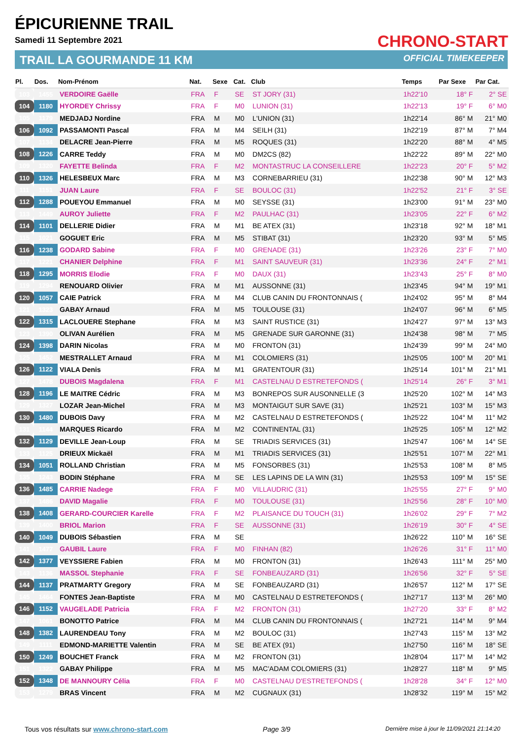ÉPICURIENNE TRAIL
Samedi 11 Septembre 2021
TRAIL LA GOURMANDE 11 KM
CHRONO-START
OFFICIAL TIMEKEEPER
| Pl. | Dos. | Nom-Prénom | Nat. | Sexe | Cat. | Club | Temps | Par Sexe | Par Cat. |
| --- | --- | --- | --- | --- | --- | --- | --- | --- | --- |
| 103 | 1455 | VERDOIRE Gaëlle | FRA | F | SE | ST JORY (31) | 1h22'10 | 18° F | 2° SE |
| 104 | 1180 | HYORDEY Chrissy | FRA | F | M0 | LUNION (31) | 1h22'13 | 19° F | 6° M0 |
| 105 | 1179 | MEDJADJ Nordine | FRA | M | M0 | L'UNION (31) | 1h22'14 | 86° M | 21° M0 |
| 106 | 1092 | PASSAMONTI Pascal | FRA | M | M4 | SEILH (31) | 1h22'19 | 87° M | 7° M4 |
| 107 | 1134 | DELACRE Jean-Pierre | FRA | M | M5 | ROQUES (31) | 1h22'20 | 88° M | 4° M5 |
| 108 | 1226 | CARRE Teddy | FRA | M | M0 | DM2CS (82) | 1h22'22 | 89° M | 22° M0 |
| 109 | 1320 | FAYETTE Belinda | FRA | F | M2 | MONTASTRUC LA CONSEILLERE | 1h22'23 | 20° F | 5° M2 |
| 110 | 1326 | HELESBEUX Marc | FRA | M | M3 | CORNEBARRIEU (31) | 1h22'38 | 90° M | 12° M3 |
| 111 | 1151 | JUAN Laure | FRA | F | SE | BOULOC (31) | 1h22'52 | 21° F | 3° SE |
| 112 | 1288 | POUEYOU Emmanuel | FRA | M | M0 | SEYSSE (31) | 1h23'00 | 91° M | 23° M0 |
| 113 | 1449 | AUROY Juliette | FRA | F | M2 | PAULHAC (31) | 1h23'05 | 22° F | 6° M2 |
| 114 | 1101 | DELLERIE Didier | FRA | M | M1 | BE ATEX (31) | 1h23'18 | 92° M | 18° M1 |
| 115 | 1021 | GOGUET Eric | FRA | M | M5 | STIBAT (31) | 1h23'20 | 93° M | 5° M5 |
| 116 | 1238 | GODARD Sabine | FRA | F | M0 | GRENADE (31) | 1h23'26 | 23° F | 7° M0 |
| 117 | 1221 | CHANIER Delphine | FRA | F | M1 | SAINT SAUVEUR (31) | 1h23'36 | 24° F | 2° M1 |
| 118 | 1295 | MORRIS Elodie | FRA | F | M0 | DAUX (31) | 1h23'43 | 25° F | 8° M0 |
| 119 | 1294 | RENOUARD Olivier | FRA | M | M1 | AUSSONNE (31) | 1h23'45 | 94° M | 19° M1 |
| 120 | 1057 | CAIE Patrick | FRA | M | M4 | CLUB CANIN DU FRONTONNAIS ( | 1h24'02 | 95° M | 8° M4 |
| 121 | 1323 | GABAY Arnaud | FRA | M | M5 | TOULOUSE (31) | 1h24'07 | 96° M | 6° M5 |
| 122 | 1315 | LACLOUERE Stephane | FRA | M | M3 | SAINT RUSTICE (31) | 1h24'27 | 97° M | 13° M3 |
| 123 | 1390 | OLIVAN Aurélien | FRA | M | M5 | GRENADE SUR GARONNE (31) | 1h24'38 | 98° M | 7° M5 |
| 124 | 1398 | DARIN Nicolas | FRA | M | M0 | FRONTON (31) | 1h24'39 | 99° M | 24° M0 |
| 125 | 1452 | MESTRALLET Arnaud | FRA | M | M1 | COLOMIERS (31) | 1h25'05 | 100° M | 20° M1 |
| 126 | 1122 | VIALA Denis | FRA | M | M1 | GRATENTOUR (31) | 1h25'14 | 101° M | 21° M1 |
| 127 | 1478 | DUBOIS Magdalena | FRA | F | M1 | CASTELNAU D ESTRETEFONDS ( | 1h25'14 | 26° F | 3° M1 |
| 128 | 1196 | LE MAITRE Cédric | FRA | M | M3 | BONREPOS SUR AUSONNELLE (3 | 1h25'20 | 102° M | 14° M3 |
| 129 | 1327 | LOZAR Jean-Michel | FRA | M | M3 | MONTAIGUT SUR SAVE (31) | 1h25'21 | 103° M | 15° M3 |
| 130 | 1480 | DUBOIS Davy | FRA | M | M2 | CASTELNAU D ESTRETEFONDS ( | 1h25'22 | 104° M | 11° M2 |
| 131 | 1144 | MARQUES Ricardo | FRA | M | M2 | CONTINENTAL (31) | 1h25'25 | 105° M | 12° M2 |
| 132 | 1129 | DEVILLE Jean-Loup | FRA | M | SE | TRIADIS SERVICES (31) | 1h25'47 | 106° M | 14° SE |
| 133 | 1125 | DRIEUX Mickaël | FRA | M | M1 | TRIADIS SERVICES (31) | 1h25'51 | 107° M | 22° M1 |
| 134 | 1051 | ROLLAND Christian | FRA | M | M5 | FONSORBES (31) | 1h25'53 | 108° M | 8° M5 |
| 135 | 1243 | BODIN Stéphane | FRA | M | SE | LES LAPINS DE LA WIN (31) | 1h25'53 | 109° M | 15° SE |
| 136 | 1485 | CARRIE Nadege | FRA | F | M0 | VILLAUDRIC (31) | 1h25'55 | 27° F | 9° M0 |
| 137 | 1486 | DAVID Magalie | FRA | F | M0 | TOULOUSE (31) | 1h25'56 | 28° F | 10° M0 |
| 138 | 1408 | GERARD-COURCIER Karelle | FRA | F | M2 | PLAISANCE DU TOUCH (31) | 1h26'02 | 29° F | 7° M2 |
| 139 | 1400 | BRIOL Marion | FRA | F | SE | AUSSONNE (31) | 1h26'19 | 30° F | 4° SE |
| 140 | 1049 | DUBOIS Sébastien | FRA | M | SE | | 1h26'22 | 110° M | 16° SE |
| 141 | 1477 | GAUBIL Laure | FRA | F | M0 | FINHAN (82) | 1h26'26 | 31° F | 11° M0 |
| 142 | 1377 | VEYSSIERE Fabien | FRA | M | M0 | FRONTON (31) | 1h26'43 | 111° M | 25° M0 |
| 143 | 1136 | MASSOL Stephanie | FRA | F | SE | FONBEAUZARD (31) | 1h26'56 | 32° F | 5° SE |
| 144 | 1137 | PRATMARTY Gregory | FRA | M | SE | FONBEAUZARD (31) | 1h26'57 | 112° M | 17° SE |
| 145 | 1464 | FONTES Jean-Baptiste | FRA | M | M0 | CASTELNAU D ESTRETEFONDS ( | 1h27'17 | 113° M | 26° M0 |
| 146 | 1152 | VAUGELADE Patricia | FRA | F | M2 | FRONTON (31) | 1h27'20 | 33° F | 8° M2 |
| 147 | 1061 | BONOTTO Patrice | FRA | M | M4 | CLUB CANIN DU FRONTONNAIS ( | 1h27'21 | 114° M | 9° M4 |
| 148 | 1382 | LAURENDEAU Tony | FRA | M | M2 | BOULOC (31) | 1h27'43 | 115° M | 13° M2 |
| 149 | 1111 | EDMOND-MARIETTE Valentin | FRA | M | SE | BE ATEX (91) | 1h27'50 | 116° M | 18° SE |
| 150 | 1249 | BOUCHET Franck | FRA | M | M2 | FRONTON (31) | 1h28'04 | 117° M | 14° M2 |
| 151 | 1322 | GABAY Philippe | FRA | M | M5 | MAC'ADAM COLOMIERS (31) | 1h28'27 | 118° M | 9° M5 |
| 152 | 1348 | DE MANNOURY Célia | FRA | F | M0 | CASTELNAU D'ESTRETEFONDS ( | 1h28'28 | 34° F | 12° M0 |
| 153 | 1279 | BRAS Vincent | FRA | M | M2 | CUGNAUX (31) | 1h28'32 | 119° M | 15° M2 |
Tous vos résultats sur www.chrono-start.com Page 3/9 Dernière mise à jour le 11/09/2021 21:14:20